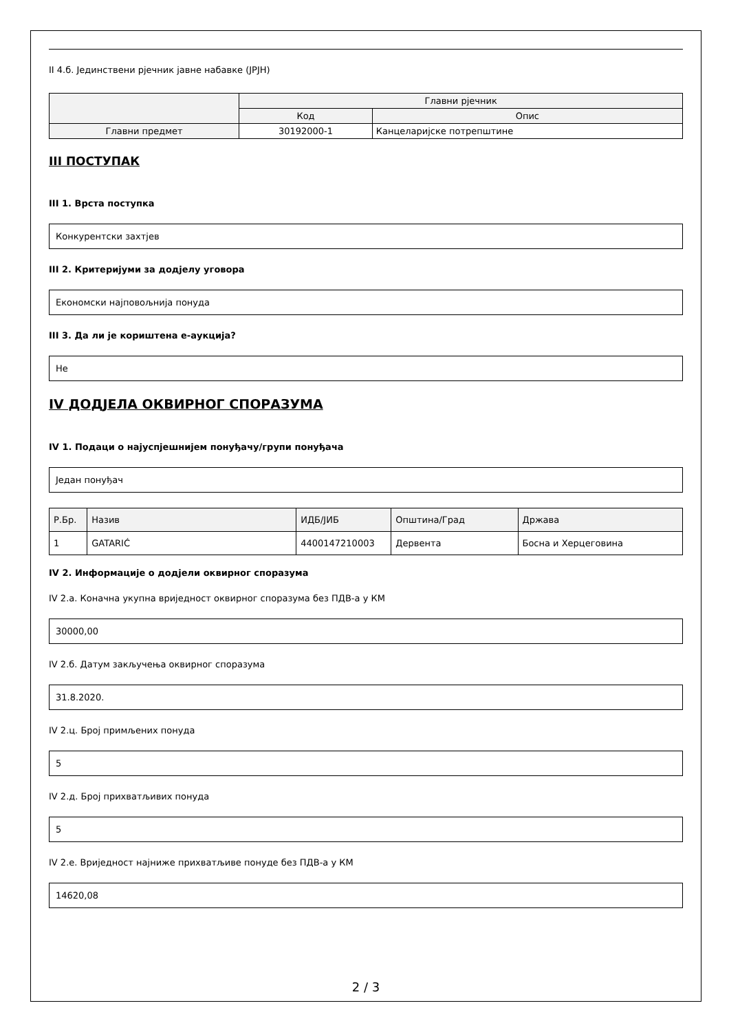II 4.б. Јединствени рјечник јавне набавке (JPJH)
| | Главни рјечник | |
| --- | --- | --- |
| | Код | Опис |
| Главни предмет | 30192000-1 | Канцеларијске потрепштине |
III ПОСТУПАК
III 1. Врста поступка
Конкурентски захтјев
III 2. Критеријуми за додјелу уговора
Економски најповољнија понуда
III 3. Да ли је кориштена е-аукција?
Не
IV ДОДЈЕЛА ОКВИРНОГ СПОРАЗУМА
IV 1. Подаци о најуспјешнијем понуђачу/групи понуђача
Један понуђач
| Р.Бр. | Назив | ИДБ/ЈИБ | Општина/Град | Држава |
| --- | --- | --- | --- | --- |
| 1 | GATARIĆ | 4400147210003 | Дервента | Босна и Херцеговина |
IV 2. Информације о додјели оквирног споразума
IV 2.а. Коначна укупна вриједност оквирног споразума без ПДВ-а у КМ
30000,00
IV 2.б. Датум закључења оквирног споразума
31.8.2020.
IV 2.ц. Број примљених понуда
5
IV 2.д. Број прихватљивих понуда
5
IV 2.е. Вриједност најниже прихватљиве понуде без ПДВ-а у КМ
14620,08
2 / 3